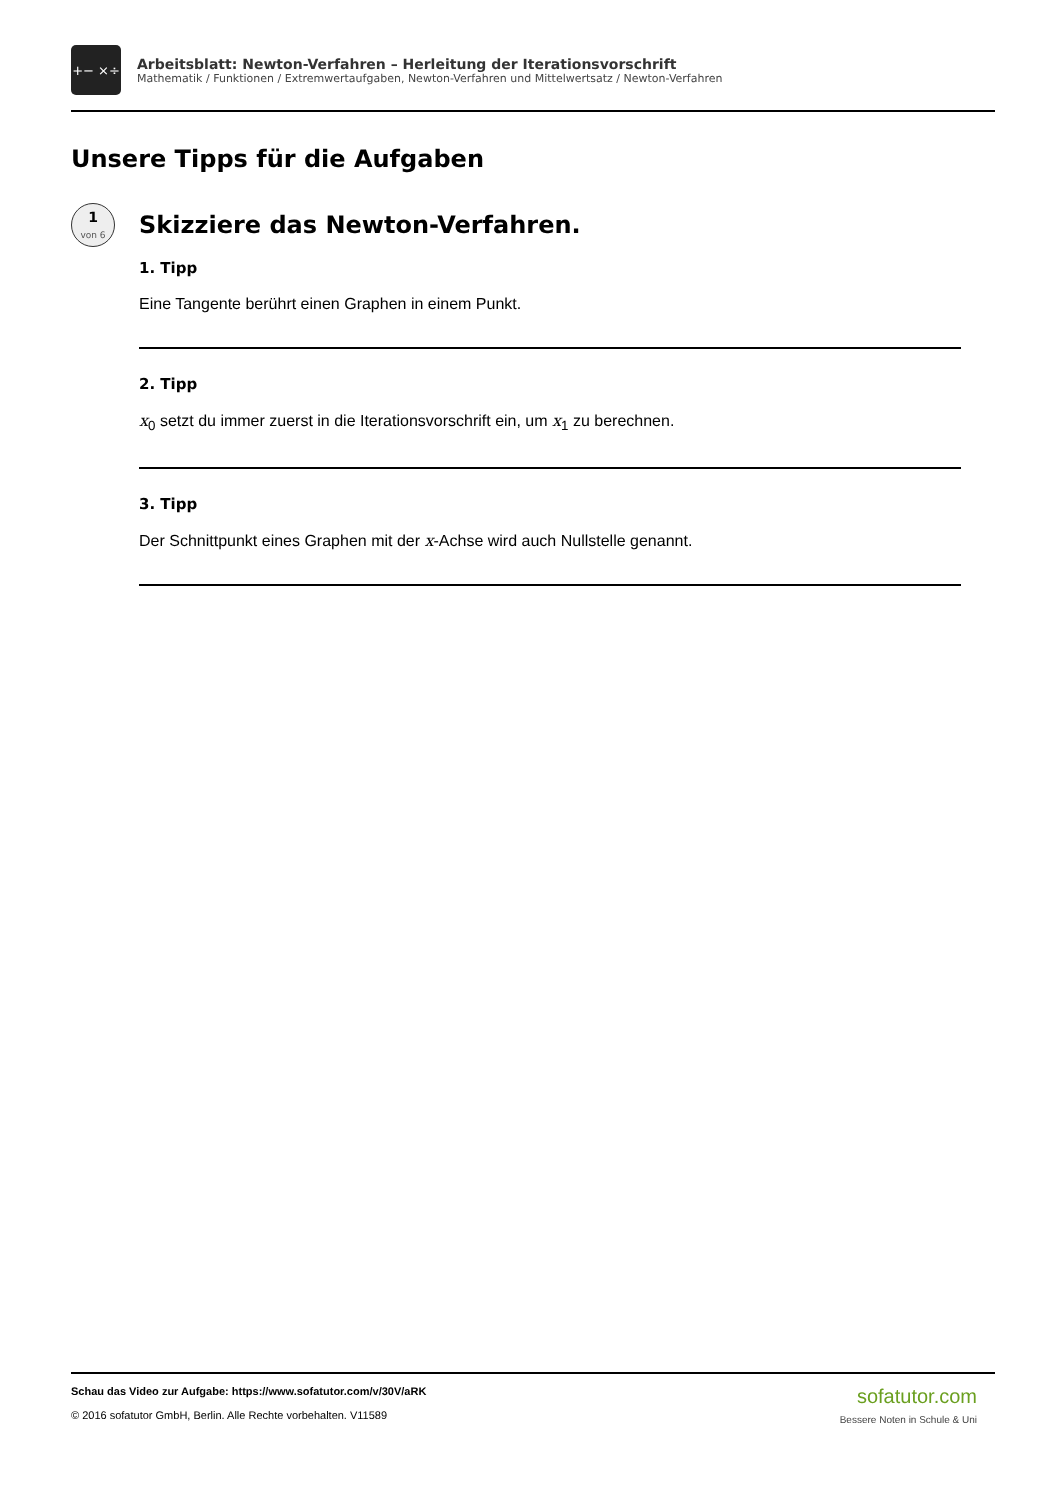+− ×÷
Arbeitsblatt: Newton-Verfahren – Herleitung der Iterationsvorschrift
Mathematik / Funktionen / Extremwertaufgaben, Newton-Verfahren und Mittelwertsatz / Newton-Verfahren
Unsere Tipps für die Aufgaben
1
von 6
Skizziere das Newton-Verfahren.
1. Tipp
Eine Tangente berührt einen Graphen in einem Punkt.
2. Tipp
x<sub>0</sub> setzt du immer zuerst in die Iterationsvorschrift ein, um x<sub>1</sub> zu berechnen.
3. Tipp
Der Schnittpunkt eines Graphen mit der x-Achse wird auch Nullstelle genannt.
Schau das Video zur Aufgabe: https://www.sofatutor.com/v/30V/aRK
© 2016 sofatutor GmbH, Berlin. Alle Rechte vorbehalten. V11589
sofatutor.com
Bessere Noten in Schule & Uni